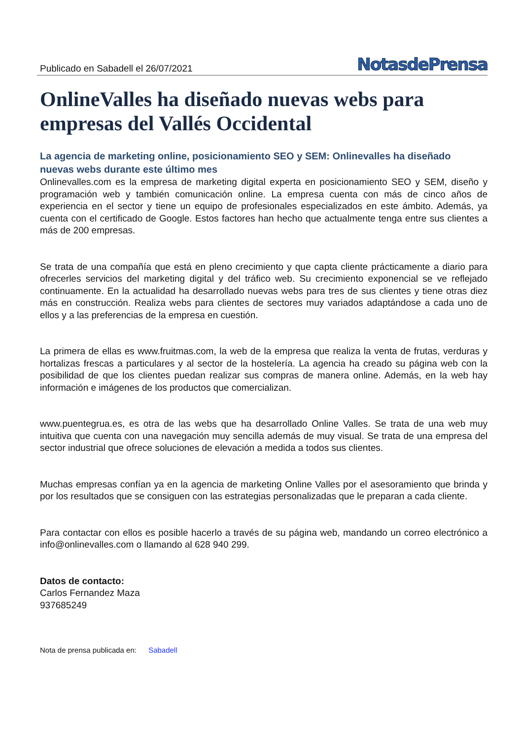Publicado en Sabadell el 26/07/2021 NotasdePrensa
OnlineValles ha diseñado nuevas webs para empresas del Vallés Occidental
La agencia de marketing online, posicionamiento SEO y SEM: Onlinevalles ha diseñado nuevas webs durante este último mes
Onlinevalles.com es la empresa de marketing digital experta en posicionamiento SEO y SEM, diseño y programación web y también comunicación online. La empresa cuenta con más de cinco años de experiencia en el sector y tiene un equipo de profesionales especializados en este ámbito. Además, ya cuenta con el certificado de Google. Estos factores han hecho que actualmente tenga entre sus clientes a más de 200 empresas.
Se trata de una compañía que está en pleno crecimiento y que capta cliente prácticamente a diario para ofrecerles servicios del marketing digital y del tráfico web. Su crecimiento exponencial se ve reflejado continuamente. En la actualidad ha desarrollado nuevas webs para tres de sus clientes y tiene otras diez más en construcción. Realiza webs para clientes de sectores muy variados adaptándose a cada uno de ellos y a las preferencias de la empresa en cuestión.
La primera de ellas es www.fruitmas.com, la web de la empresa que realiza la venta de frutas, verduras y hortalizas frescas a particulares y al sector de la hostelería. La agencia ha creado su página web con la posibilidad de que los clientes puedan realizar sus compras de manera online. Además, en la web hay información e imágenes de los productos que comercializan.
www.puentegrua.es, es otra de las webs que ha desarrollado Online Valles. Se trata de una web muy intuitiva que cuenta con una navegación muy sencilla además de muy visual. Se trata de una empresa del sector industrial que ofrece soluciones de elevación a medida a todos sus clientes.
Muchas empresas confían ya en la agencia de marketing Online Valles por el asesoramiento que brinda y por los resultados que se consiguen con las estrategias personalizadas que le preparan a cada cliente.
Para contactar con ellos es posible hacerlo a través de su página web, mandando un correo electrónico a info@onlinevalles.com o llamando al 628 940 299.
Datos de contacto:
Carlos Fernandez Maza
937685249
Nota de prensa publicada en: Sabadell